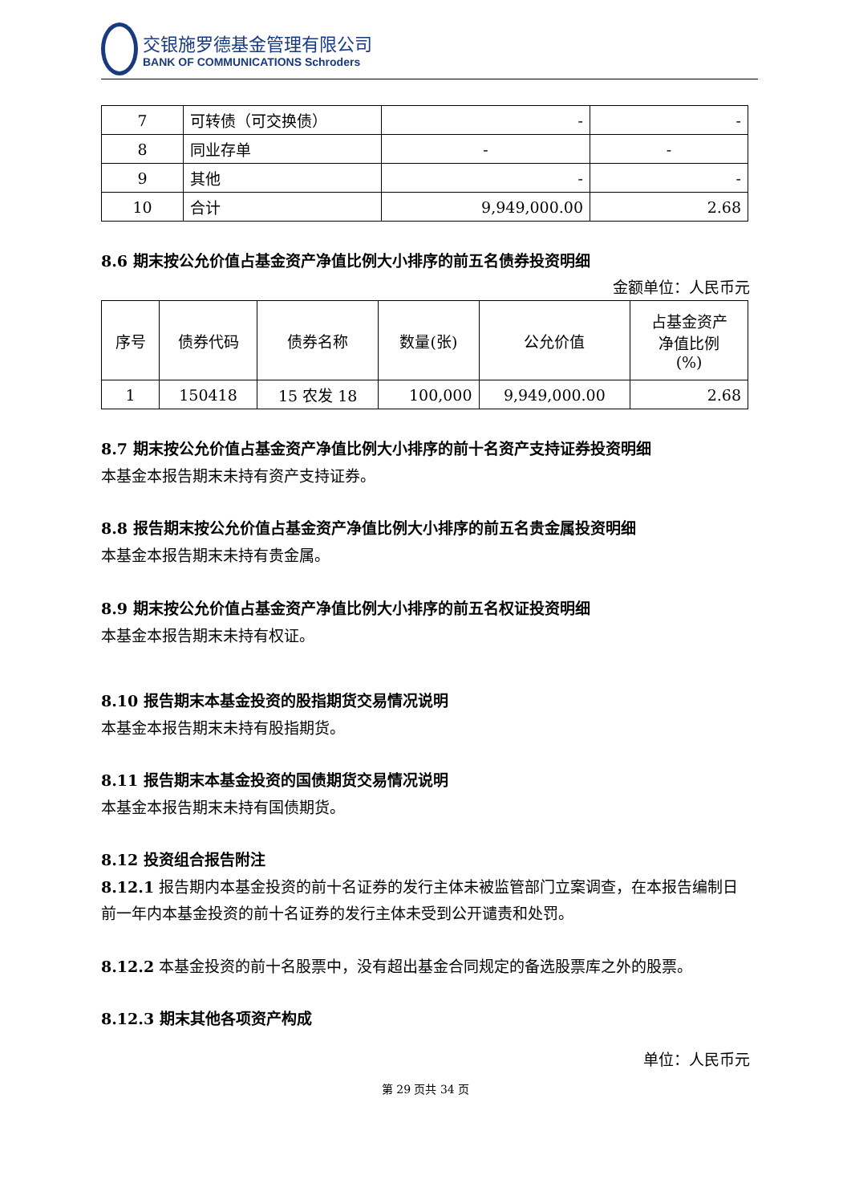交银施罗德基金管理有限公司
BANK OF COMMUNICATIONS Schroders
| 7 | 可转债（可交换债） | - | - |
| 8 | 同业存单 | - | - |
| 9 | 其他 | - | - |
| 10 | 合计 | 9,949,000.00 | 2.68 |
8.6 期末按公允价值占基金资产净值比例大小排序的前五名债券投资明细
金额单位：人民币元
| 序号 | 债券代码 | 债券名称 | 数量(张) | 公允价值 | 占基金资产 净值比例 (%) |
| --- | --- | --- | --- | --- | --- |
| 1 | 150418 | 15 农发 18 | 100,000 | 9,949,000.00 | 2.68 |
8.7 期末按公允价值占基金资产净值比例大小排序的前十名资产支持证券投资明细
本基金本报告期末未持有资产支持证券。
8.8 报告期末按公允价值占基金资产净值比例大小排序的前五名贵金属投资明细
本基金本报告期末未持有贵金属。
8.9 期末按公允价值占基金资产净值比例大小排序的前五名权证投资明细
本基金本报告期末未持有权证。
8.10 报告期末本基金投资的股指期货交易情况说明
本基金本报告期末未持有股指期货。
8.11 报告期末本基金投资的国债期货交易情况说明
本基金本报告期末未持有国债期货。
8.12 投资组合报告附注
8.12.1 报告期内本基金投资的前十名证券的发行主体未被监管部门立案调查，在本报告编制日前一年内本基金投资的前十名证券的发行主体未受到公开谴责和处罚。
8.12.2 本基金投资的前十名股票中，没有超出基金合同规定的备选股票库之外的股票。
8.12.3 期末其他各项资产构成
单位：人民币元
第 29 页共 34 页